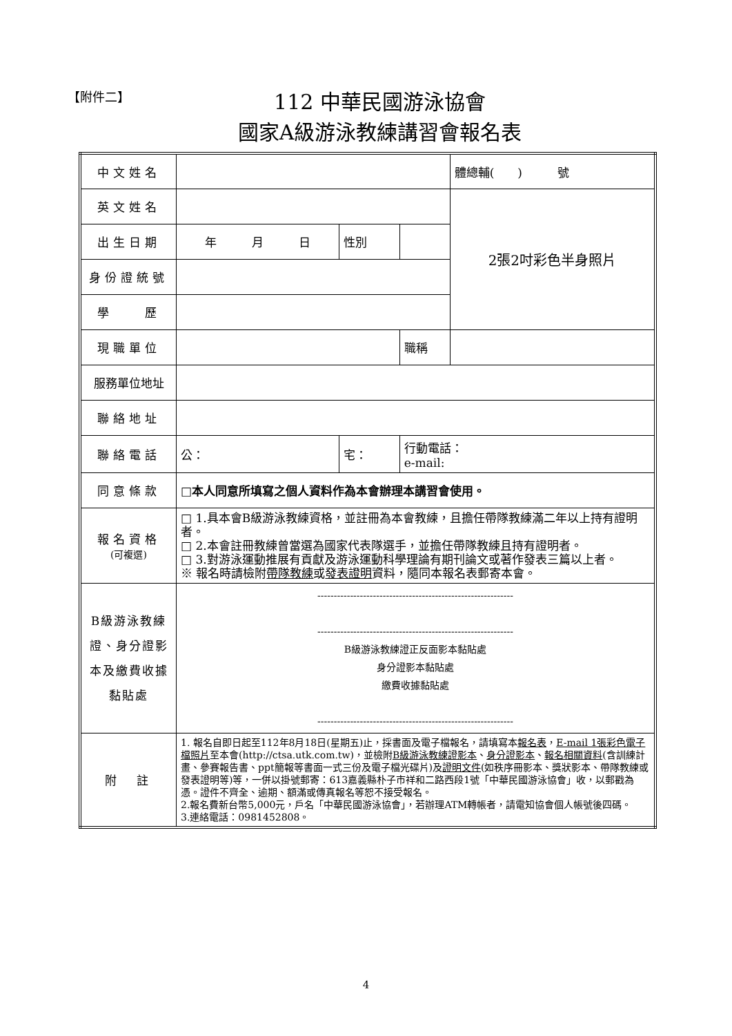【附件二】
112 中華民國游泳協會
國家A級游泳教練講習會報名表
| 中文姓名 | | | | | | 體總輔( ) 號 |
| 英文姓名 | | | | | | 2張2吋彩色半身照片 |
| 出生日期 | 年 月 日 | | 性別 | | | |
| 身份證統號 | | | | | | |
| 學 歷 | | | | | | |
| 現職單位 | | | | 職稱 | | |
| 服務單位地址 | | | | | | |
| 聯絡地址 | | | | | | |
| 聯絡電話 | 公： | 宅： | | 行動電話： e-mail: | | |
| 同意條款 | □本人同意所填寫之個人資料作為本會辦理本講習會使用。 | | | | | |
| 報名資格 (可複選) | □ 1.具本會B級游泳教練資格，並註冊為本會教練，且擔任帶隊教練滿二年以上持有證明者。 □ 2.本會註冊教練曾當選為國家代表隊選手，並擔任帶隊教練且持有證明者。 □ 3.對游泳運動推展有貢獻及游泳運動科學理論有期刊論文或著作發表三篇以上者。 ※ 報名時請檢附 帶隊教練 或 發表證明 資料，隨同本報名表郵寄本會。 | | | | | |
| B級游泳教練證、身分證影本及繳費收據黏貼處 | ------------------------------------------------------------ ------------------------------------------------------------ B級游泳教練證正反面影本黏貼處 身分證影本黏貼處 繳費收據黏貼處 ------------------------------------------------------------ | | | | | |
| 附 註 | 1. 報名自即日起至112年8月18日(星期五)止，採書面及電子檔報名，請填寫本 報名表 ， E-mail 1張彩色電子檔照片 至本會(http://ctsa.utk.com.tw)，並檢附 B級游泳教練證影本 、 身分證影本 、 報名相關資料 (含訓練計畫、參賽報告書、ppt簡報等書面一式三份及電子檔光碟片)及 證明文件 (如秩序冊影本、獎狀影本、帶隊教練或發表證明等)等，一併以掛號郵寄：613嘉義縣朴子市祥和二路西段1號「中華民國游泳協會」收，以郵戳為憑。證件不齊全、逾期、額滿或傳真報名等恕不接受報名。 2.報名費新台幣5,000元，戶名「中華民國游泳協會」，若辦理ATM轉帳者，請電知協會個人帳號後四碼。 3.連絡電話：0981452808。 | | | | | |
4